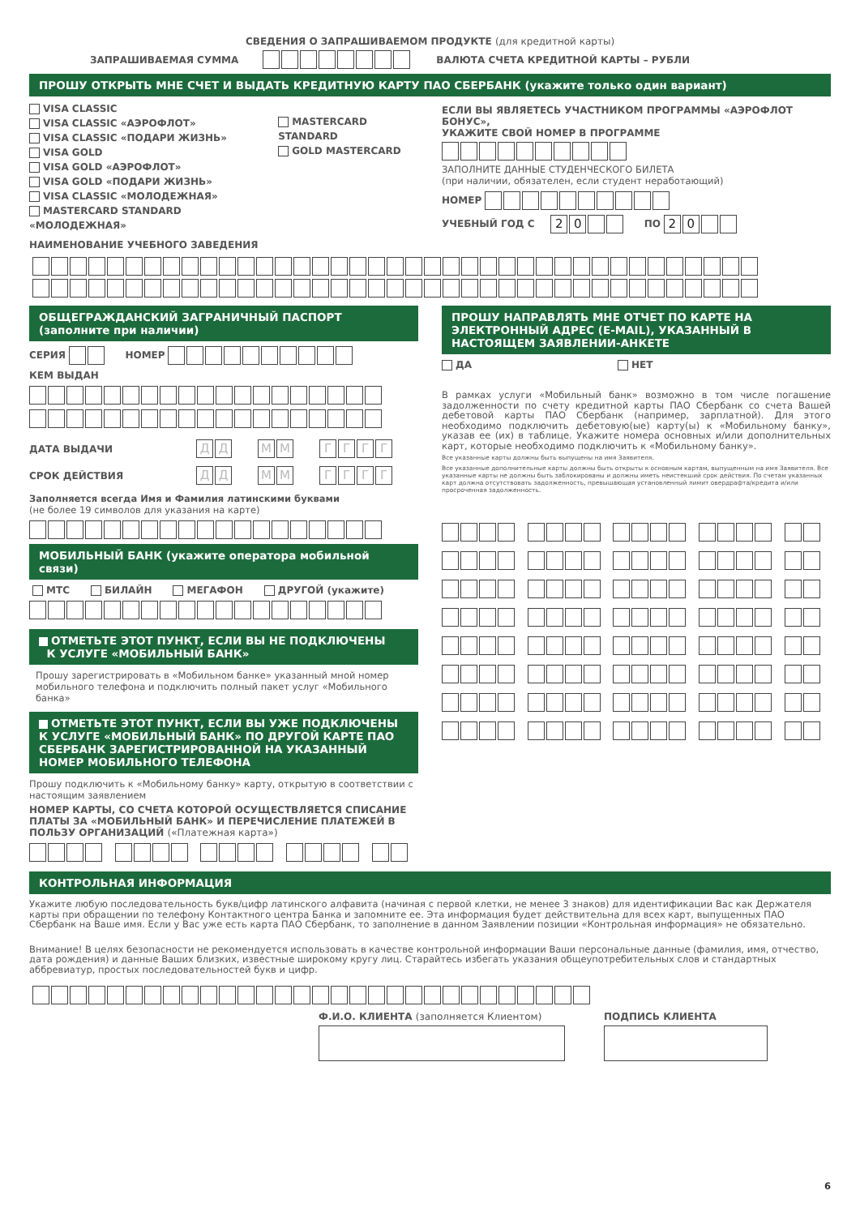СВЕДЕНИЯ О ЗАПРАШИВАЕМОМ ПРОДУКТЕ (для кредитной карты)
ЗАПРАШИВАЕМАЯ СУММА ВАЛЮТА СЧЕТА КРЕДИТНОЙ КАРТЫ – РУБЛИ
ПРОШУ ОТКРЫТЬ МНЕ СЧЕТ И ВЫДАТЬ КРЕДИТНУЮ КАРТУ ПАО СБЕРБАНК (укажите только один вариант)
VISA CLASSIC
VISA CLASSIC «АЭРОФЛОТ»
VISA CLASSIC «ПОДАРИ ЖИЗНЬ»
VISA GOLD
VISA GOLD «АЭРОФЛОТ»
VISA GOLD «ПОДАРИ ЖИЗНЬ»
VISA CLASSIC «МОЛОДЕЖНАЯ»
MASTERCARD STANDARD «МОЛОДЕЖНАЯ»
НАИМЕНОВАНИЕ УЧЕБНОГО ЗАВЕДЕНИЯ
MASTERCARD STANDARD
GOLD MASTERCARD
ЕСЛИ ВЫ ЯВЛЯЕТЕСЬ УЧАСТНИКОМ ПРОГРАММЫ «АЭРОФЛОТ БОНУС»,
УКАЖИТЕ СВОЙ НОМЕР В ПРОГРАММЕ
ЗАПОЛНИТЕ ДАННЫЕ СТУДЕНЧЕСКОГО БИЛЕТА
(при наличии, обязателен, если студент неработающий)
НОМЕР
УЧЕБНЫЙ ГОД С 2 0 ПО 2 0
ОБЩЕГРАЖДАНСКИЙ ЗАГРАНИЧНЫЙ ПАСПОРТ
(заполните при наличии)
СЕРИЯ НОМЕР
КЕМ ВЫДАН
ДАТА ВЫДАЧИ ДД ММ ГГГГ
СРОК ДЕЙСТВИЯ ДД ММ ГГГГ
Заполняется всегда Имя и Фамилия латинскими буквами
(не более 19 символов для указания на карте)
МОБИЛЬНЫЙ БАНК (укажите оператора мобильной связи)
МТС БИЛАЙН МЕГАФОН ДРУГОЙ (укажите)
ОТМЕТЬТЕ ЭТОТ ПУНКТ, ЕСЛИ ВЫ НЕ ПОДКЛЮЧЕНЫ
К УСЛУГЕ «МОБИЛЬНЫЙ БАНК»
Прошу зарегистрировать в «Мобильном банке» указанный мной номер мобильного телефона и подключить полный пакет услуг «Мобильного банка»
ОТМЕТЬТЕ ЭТОТ ПУНКТ, ЕСЛИ ВЫ УЖЕ ПОДКЛЮЧЕНЫ
К УСЛУГЕ «МОБИЛЬНЫЙ БАНК» ПО ДРУГОЙ КАРТЕ ПАО СБЕРБАНК ЗАРЕГИСТРИРОВАННОЙ НА УКАЗАННЫЙ НОМЕР МОБИЛЬНОГО ТЕЛЕФОНА
Прошу подключить к «Мобильному банку» карту, открытую в соответствии с настоящим заявлением
НОМЕР КАРТЫ, СО СЧЕТА КОТОРОЙ ОСУЩЕСТВЛЯЕТСЯ СПИСАНИЕ ПЛАТЫ ЗА «МОБИЛЬНЫЙ БАНК» И ПЕРЕЧИСЛЕНИЕ ПЛАТЕЖЕЙ В ПОЛЬЗУ ОРГАНИЗАЦИЙ («Платежная карта»)
ПРОШУ НАПРАВЛЯТЬ МНЕ ОТЧЕТ ПО КАРТЕ НА ЭЛЕКТРОННЫЙ АДРЕС (E-MAIL), УКАЗАННЫЙ В НАСТОЯЩЕМ ЗАЯВЛЕНИИ-АНКЕТЕ
ДА НЕТ
В рамках услуги «Мобильный банк» возможно в том числе погашение задолженности по счету кредитной карты ПАО Сбербанк со счета Вашей дебетовой карты ПАО Сбербанк (например, зарплатной). Для этого необходимо подключить дебетовую(ые) карту(ы) к «Мобильному банку», указав ее (их) в таблице. Укажите номера основных и/или дополнительных карт, которые необходимо подключить к «Мобильному банку».
Все указанные карты должны быть выпущены на имя Заявителя.
Все указанные дополнительные карты должны быть открыты к основным картам, выпущенным на имя Заявителя. Все указанные карты не должны быть заблокированы и должны иметь неистекший срок действия. По счетам указанных карт должна отсутствовать задолженность, превышающая установленный лимит овердрафта/кредита и/или просроченная задолженность.
КОНТРОЛЬНАЯ ИНФОРМАЦИЯ
Укажите любую последовательность букв/цифр латинского алфавита (начиная с первой клетки, не менее 3 знаков) для идентификации Вас как Держателя карты при обращении по телефону Контактного центра Банка и запомните ее. Эта информация будет действительна для всех карт, выпущенных ПАО Сбербанк на Ваше имя. Если у Вас уже есть карта ПАО Сбербанк, то заполнение в данном Заявлении позиции «Контрольная информация» не обязательно.
Внимание! В целях безопасности не рекомендуется использовать в качестве контрольной информации Ваши персональные данные (фамилия, имя, отчество, дата рождения) и данные Ваших близких, известные широкому кругу лиц. Старайтесь избегать указания общеупотребительных слов и стандартных аббревиатур, простых последовательностей букв и цифр.
Ф.И.О. КЛИЕНТА (заполняется Клиентом)
ПОДПИСЬ КЛИЕНТА
6